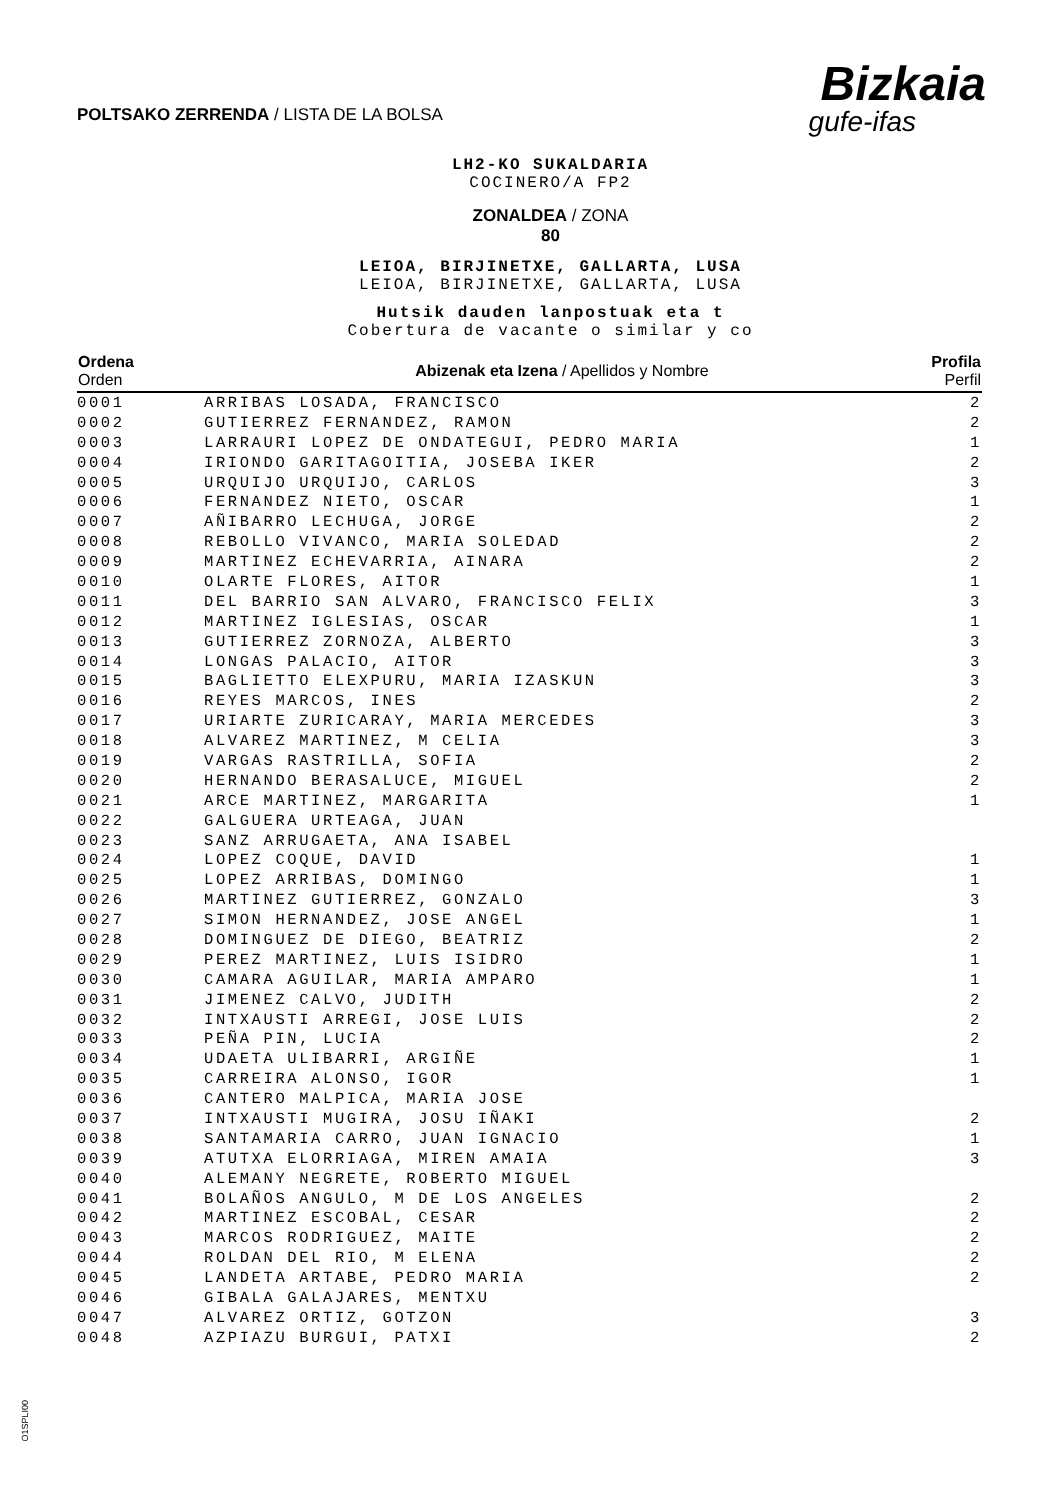POLTSAKO ZERRENDA / LISTA DE LA BOLSA
Bizkaia
gufe-ifas
LH2-KO SUKALDARIA
COCINERO/A FP2
ZONALDEA / ZONA
80
LEIOA, BIRJINETXE, GALLARTA, LUSA
LEIOA, BIRJINETXE, GALLARTA, LUSA
Hutsik dauden lanpostuak eta t
Cobertura de vacante o similar y co
| Ordena Orden | Abizenak eta Izena / Apellidos y Nombre | Profila Perfil |
| --- | --- | --- |
| 0001 | ARRIBAS LOSADA, FRANCISCO | 2 |
| 0002 | GUTIERREZ FERNANDEZ, RAMON | 2 |
| 0003 | LARRAURI LOPEZ DE ONDATEGUI, PEDRO MARIA | 1 |
| 0004 | IRIONDO GARITAGOITIA, JOSEBA IKER | 2 |
| 0005 | URQUIJO URQUIJO, CARLOS | 3 |
| 0006 | FERNANDEZ NIETO, OSCAR | 1 |
| 0007 | AÑIBARRO LECHUGA, JORGE | 2 |
| 0008 | REBOLLO VIVANCO, MARIA SOLEDAD | 2 |
| 0009 | MARTINEZ ECHEVARRIA, AINARA | 2 |
| 0010 | OLARTE FLORES, AITOR | 1 |
| 0011 | DEL BARRIO SAN ALVARO, FRANCISCO FELIX | 3 |
| 0012 | MARTINEZ IGLESIAS, OSCAR | 1 |
| 0013 | GUTIERREZ ZORNOZA, ALBERTO | 3 |
| 0014 | LONGAS PALACIO, AITOR | 3 |
| 0015 | BAGLIETTO ELEXPURU, MARIA IZASKUN | 3 |
| 0016 | REYES MARCOS, INES | 2 |
| 0017 | URIARTE ZURICARAY, MARIA MERCEDES | 3 |
| 0018 | ALVAREZ MARTINEZ, M CELIA | 3 |
| 0019 | VARGAS RASTRILLA, SOFIA | 2 |
| 0020 | HERNANDO BERASALUCE, MIGUEL | 2 |
| 0021 | ARCE MARTINEZ, MARGARITA | 1 |
| 0022 | GALGUERA URTEAGA, JUAN | |
| 0023 | SANZ ARRUGAETA, ANA ISABEL | |
| 0024 | LOPEZ COQUE, DAVID | 1 |
| 0025 | LOPEZ ARRIBAS, DOMINGO | 1 |
| 0026 | MARTINEZ GUTIERREZ, GONZALO | 3 |
| 0027 | SIMON HERNANDEZ, JOSE ANGEL | 1 |
| 0028 | DOMINGUEZ DE DIEGO, BEATRIZ | 2 |
| 0029 | PEREZ MARTINEZ, LUIS ISIDRO | 1 |
| 0030 | CAMARA AGUILAR, MARIA AMPARO | 1 |
| 0031 | JIMENEZ CALVO, JUDITH | 2 |
| 0032 | INTXAUSTI ARREGI, JOSE LUIS | 2 |
| 0033 | PEÑA PIN, LUCIA | 2 |
| 0034 | UDAETA ULIBARRI, ARGIÑE | 1 |
| 0035 | CARREIRA ALONSO, IGOR | 1 |
| 0036 | CANTERO MALPICA, MARIA JOSE | |
| 0037 | INTXAUSTI MUGIRA, JOSU IÑAKI | 2 |
| 0038 | SANTAMARIA CARRO, JUAN IGNACIO | 1 |
| 0039 | ATUTXA ELORRIAGA, MIREN AMAIA | 3 |
| 0040 | ALEMANY NEGRETE, ROBERTO MIGUEL | |
| 0041 | BOLAÑOS ANGULO, M DE LOS ANGELES | 2 |
| 0042 | MARTINEZ ESCOBAL, CESAR | 2 |
| 0043 | MARCOS RODRIGUEZ, MAITE | 2 |
| 0044 | ROLDAN DEL RIO, M ELENA | 2 |
| 0045 | LANDETA ARTABE, PEDRO MARIA | 2 |
| 0046 | GIBALA GALAJARES, MENTXU | |
| 0047 | ALVAREZ ORTIZ, GOTZON | 3 |
| 0048 | AZPIAZU BURGUI, PATXI | 2 |
O1SPLI00